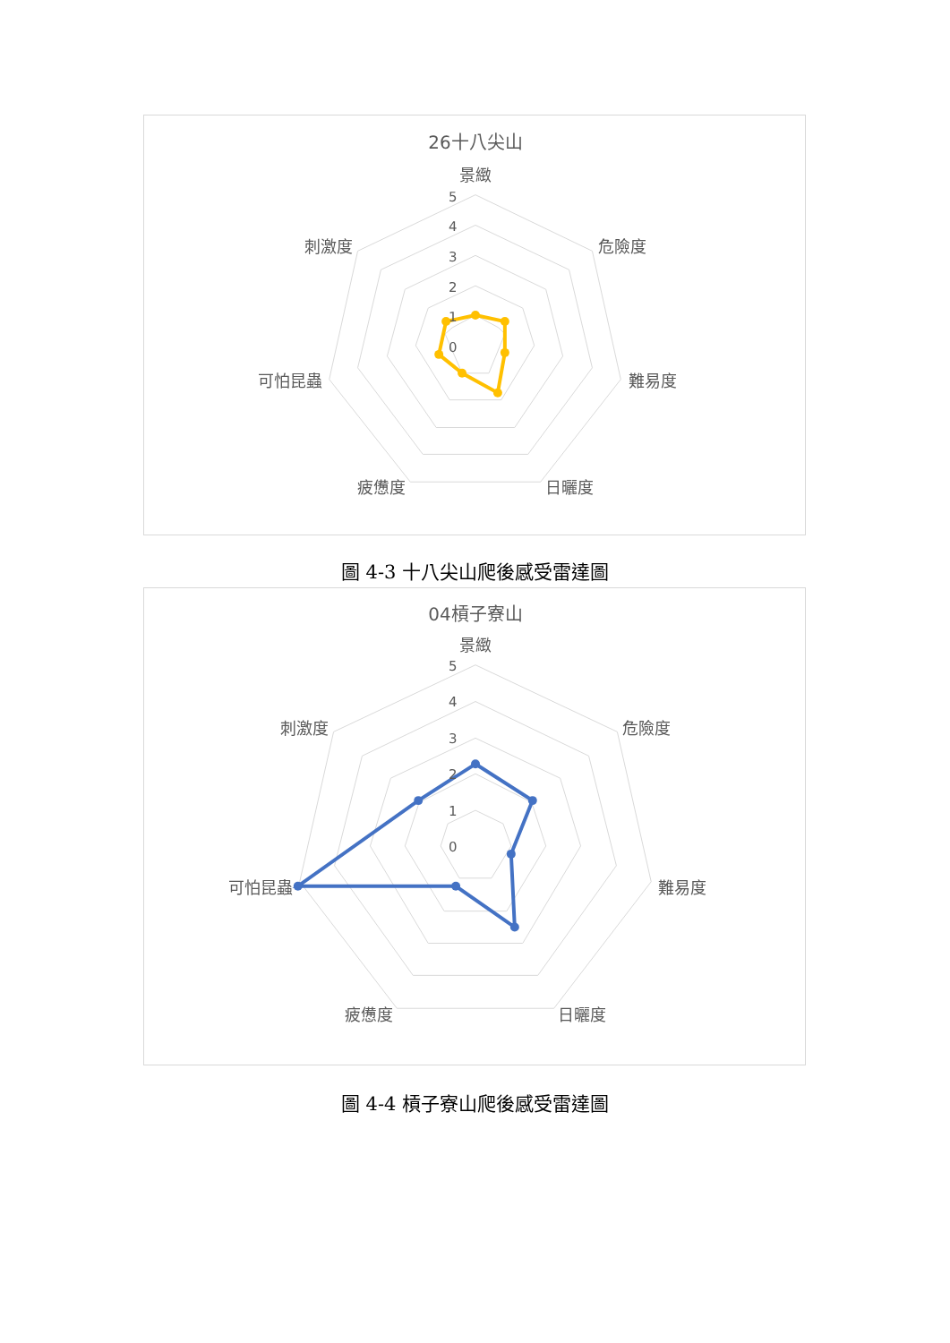26十八尖山
5
4
3
2
1
0
景緻
危險度
難易度
日曬度
疲憊度
可怕昆蟲
刺激度
圖 4-3 十八尖山爬後感受雷達圖
04槓子寮山
5
4
3
2
1
0
景緻
危險度
難易度
日曬度
疲憊度
可怕昆蟲
刺激度
圖 4-4 槓子寮山爬後感受雷達圖